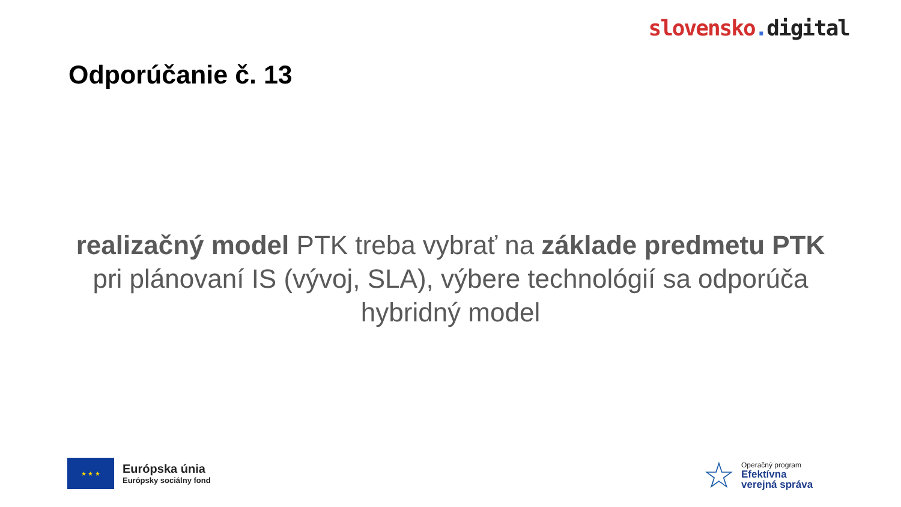slovensko. digital
Odporúčanie č. 13
realizačný model PTK treba vybrať na základe predmetu PTK
pri plánovaní IS (vývoj, SLA), výbere technológií sa odporúča hybridný model
★ ★ ★
Európska únia
Európsky sociálny fond
☆
Operačný program
Efektívna
verejná správa